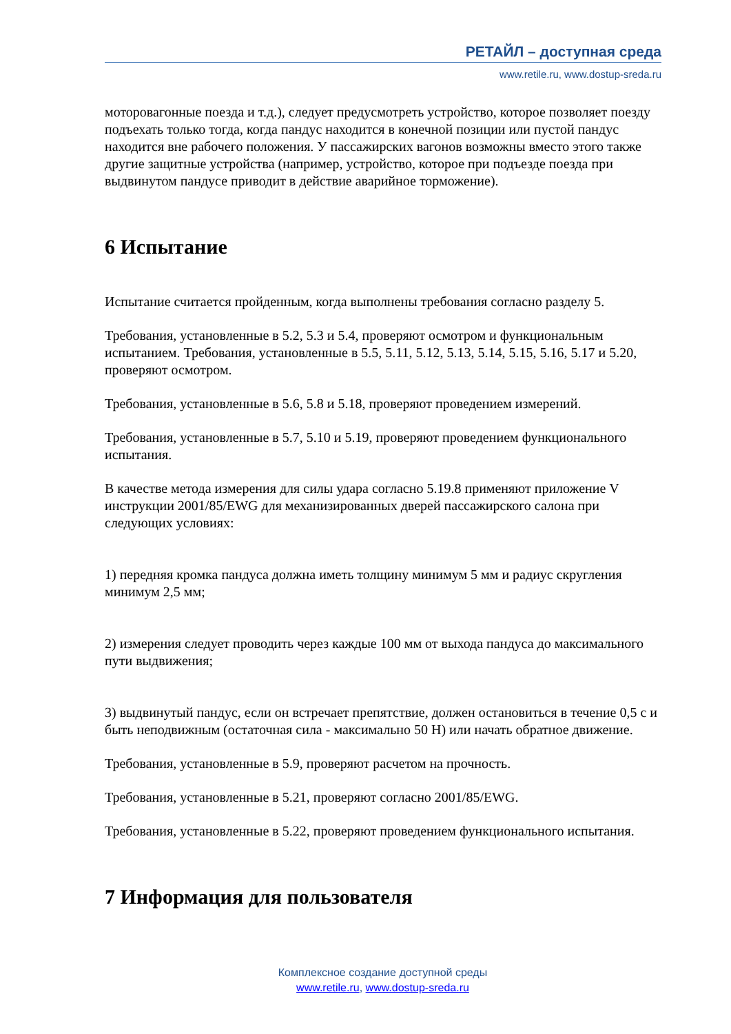РЕТАЙЛ – доступная среда
www.retile.ru, www.dostup-sreda.ru
моторовагонные поезда и т.д.), следует предусмотреть устройство, которое позволяет поезду подъехать только тогда, когда пандус находится в конечной позиции или пустой пандус находится вне рабочего положения. У пассажирских вагонов возможны вместо этого также другие защитные устройства (например, устройство, которое при подъезде поезда при выдвинутом пандусе приводит в действие аварийное торможение).
6 Испытание
Испытание считается пройденным, когда выполнены требования согласно разделу 5.
Требования, установленные в 5.2, 5.3 и 5.4, проверяют осмотром и функциональным испытанием. Требования, установленные в 5.5, 5.11, 5.12, 5.13, 5.14, 5.15, 5.16, 5.17 и 5.20, проверяют осмотром.
Требования, установленные в 5.6, 5.8 и 5.18, проверяют проведением измерений.
Требования, установленные в 5.7, 5.10 и 5.19, проверяют проведением функционального испытания.
В качестве метода измерения для силы удара согласно 5.19.8 применяют приложение V инструкции 2001/85/EWG для механизированных дверей пассажирского салона при следующих условиях:
1) передняя кромка пандуса должна иметь толщину минимум 5 мм и радиус скругления минимум 2,5 мм;
2) измерения следует проводить через каждые 100 мм от выхода пандуса до максимального пути выдвижения;
3) выдвинутый пандус, если он встречает препятствие, должен остановиться в течение 0,5 с и быть неподвижным (остаточная сила - максимально 50 Н) или начать обратное движение.
Требования, установленные в 5.9, проверяют расчетом на прочность.
Требования, установленные в 5.21, проверяют согласно 2001/85/EWG.
Требования, установленные в 5.22, проверяют проведением функционального испытания.
7 Информация для пользователя
Комплексное создание доступной среды
www.retile.ru, www.dostup-sreda.ru